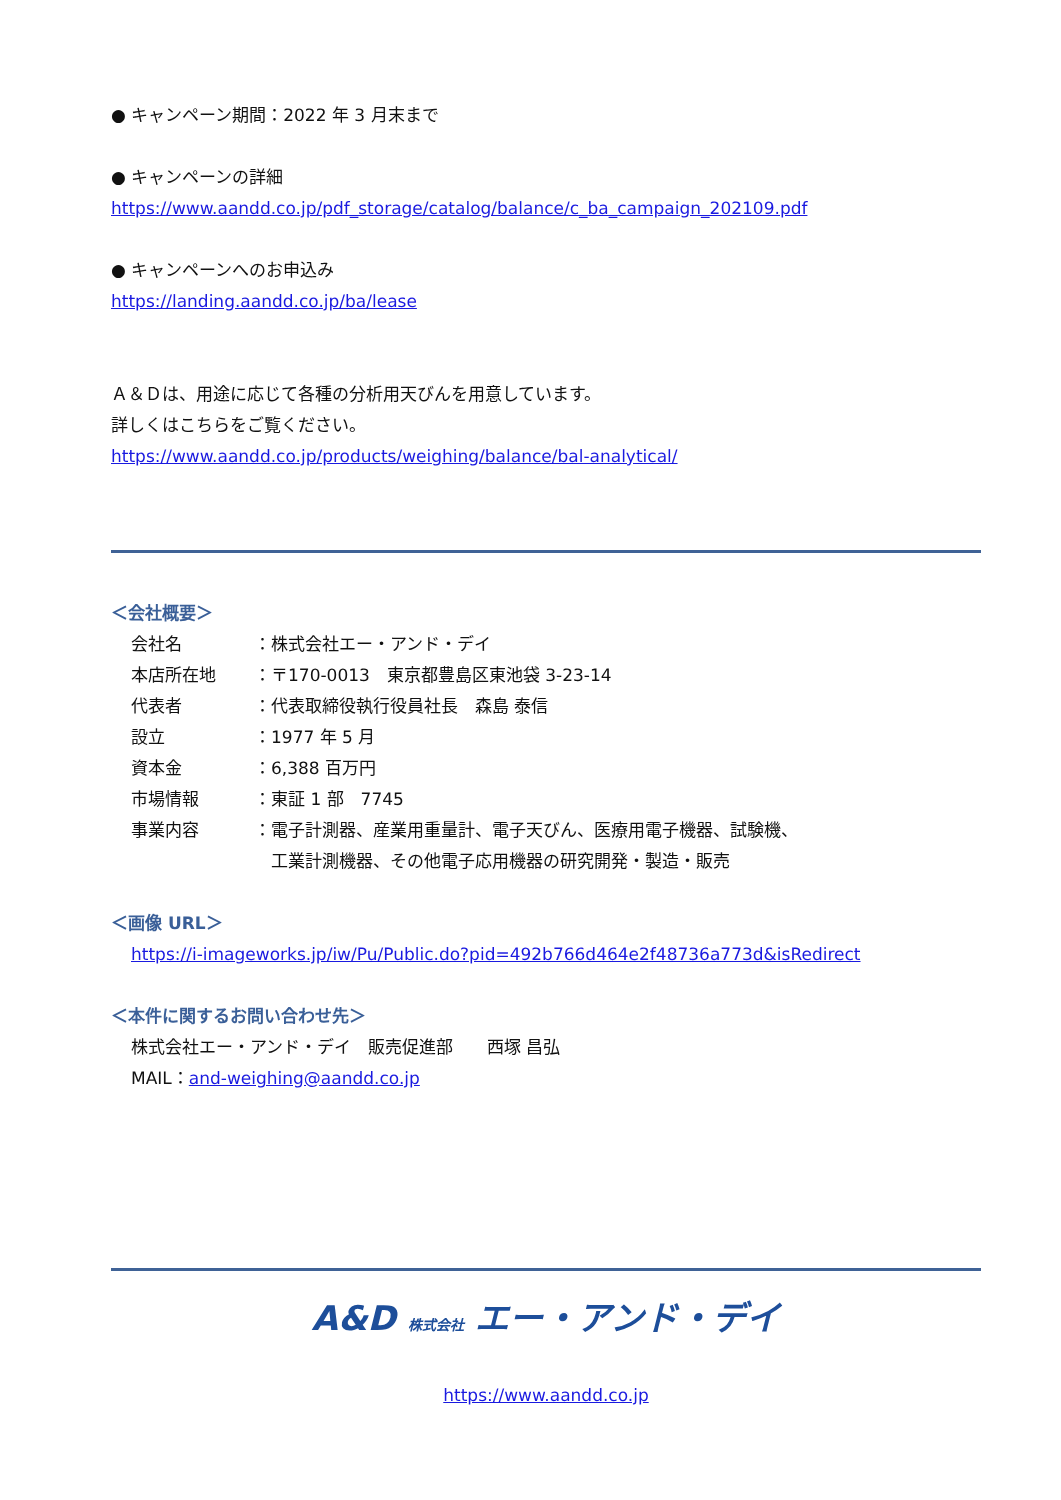● キャンペーン期間：2022 年 3 月末まで
● キャンペーンの詳細
https://www.aandd.co.jp/pdf_storage/catalog/balance/c_ba_campaign_202109.pdf
● キャンペーンへのお申込み
https://landing.aandd.co.jp/ba/lease
Ａ＆Ｄは、用途に応じて各種の分析用天びんを用意しています。
詳しくはこちらをご覧ください。
https://www.aandd.co.jp/products/weighing/balance/bal-analytical/
＜会社概要＞
| 会社名 | ：株式会社エー・アンド・デイ |
| 本店所在地 | ：〒170-0013 東京都豊島区東池袋 3-23-14 |
| 代表者 | ：代表取締役執行役員社長 森島 泰信 |
| 設立 | ：1977 年 5 月 |
| 資本金 | ：6,388 百万円 |
| 市場情報 | ：東証 1 部 7745 |
| 事業内容 | ：電子計測器、産業用重量計、電子天びん、医療用電子機器、試験機、 工業計測機器、その他電子応用機器の研究開発・製造・販売 |
＜画像 URL＞
https://i-imageworks.jp/iw/Pu/Public.do?pid=492b766d464e2f48736a773d&isRedirect
＜本件に関するお問い合わせ先＞
株式会社エー・アンド・デイ　販売促進部　　西塚 昌弘
MAIL：and-weighing@aandd.co.jp
A&D 株式会社 エー・アンド・デイ
https://www.aandd.co.jp